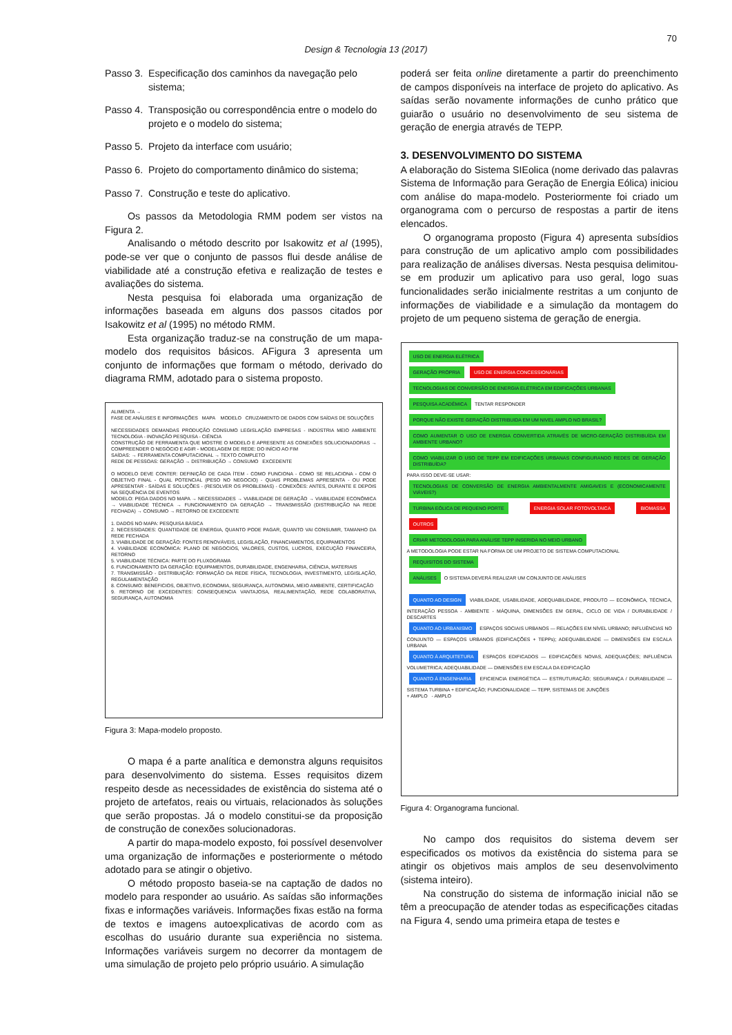70
Design & Tecnologia 13 (2017)
Passo 3. Especificação dos caminhos da navegação pelo sistema;
Passo 4. Transposição ou correspondência entre o modelo do projeto e o modelo do sistema;
Passo 5. Projeto da interface com usuário;
Passo 6. Projeto do comportamento dinâmico do sistema;
Passo 7. Construção e teste do aplicativo.
Os passos da Metodologia RMM podem ser vistos na Figura 2.
Analisando o método descrito por Isakowitz et al (1995), pode-se ver que o conjunto de passos flui desde análise de viabilidade até a construção efetiva e realização de testes e avaliações do sistema.
Nesta pesquisa foi elaborada uma organização de informações baseada em alguns dos passos citados por Isakowitz et al (1995) no método RMM.
Esta organização traduz-se na construção de um mapa-modelo dos requisitos básicos. AFigura 3 apresenta um conjunto de informações que formam o método, derivado do diagrama RMM, adotado para o sistema proposto.
ALIMENTA →
FASE DE ANÁLISES E INFORMAÇÕES MAPA MODELO CRUZAMENTO DE DADOS COM SAÍDAS DE SOLUÇÕES
NECESSIDADES DEMANDAS PRODUÇÃO CONSUMO LEGISLAÇÃO EMPRESAS - INDÚSTRIA MEIO AMBIENTE TECNOLOGIA - INOVAÇÃO PESQUISA - CIÊNCIA
CONSTRUÇÃO DE FERRAMENTA QUE MOSTRE O MODELO E APRESENTE AS CONEXÕES SOLUCIONADORAS → COMPREENDER O NEGÓCIO E AGIR - MODELAGEM DE REDE: DO INÍCIO AO FIM
SAÍDAS: → FERRAMENTA COMPUTACIONAL → TEXTO COMPLETO
REDE DE PESSOAS: GERAÇÃO → DISTRIBUIÇÃO → CONSUMO EXCEDENTE
O MODELO DEVE CONTER: DEFINIÇÃO DE CADA ÍTEM - COMO FUNCIONA - COMO SE RELACIONA - COM O OBJETIVO FINAL - QUAL POTENCIAL (PESO NO NEGOCIO) - QUAIS PROBLEMAS APRESENTA - OU PODE APRESENTAR - SAÍDAS E SOLUÇÕES - (RESOLVER OS PROBLEMAS) - CONEXÕES: ANTES, DURANTE E DEPOIS NA SEQUÊNCIA DE EVENTOS
MODELO: PEGA DADOS NO MAPA → NECESSIDADES → VIABILIDADE DE GERAÇÃO → VIABILIDADE ECONÔMICA → VIABILIDADE TÉCNICA → FUNCIONAMENTO DA GERAÇÃO → TRANSMISSÃO (DISTRIBUIÇÃO NA REDE FECHADA) → CONSUMO → RETORNO DE EXCEDENTE
1. DADOS NO MAPA: PESQUISA BÁSICA
2. NECESSIDADES: QUANTIDADE DE ENERGIA, QUANTO PODE PAGAR, QUANTO VAI CONSUMIR, TAMANHO DA REDE FECHADA
3. VIABILIDADE DE GERAÇÃO: FONTES RENOVÁVEIS, LEGISLAÇÃO, FINANCIAMENTOS, EQUIPAMENTOS
4. VIABILIDADE ECONÔMICA: PLANO DE NEGOCIOS, VALORES, CUSTOS, LUCROS, EXECUÇÃO FINANCEIRA, RETORNO
5. VIABILIDADE TÉCNICA: PARTE DO FLUXOGRAMA
6. FUNCIONAMENTO DA GERAÇÃO: EQUIPAMENTOS, DURABILIDADE, ENGENHARIA, CIÊNCIA, MATERIAIS
7. TRANSMISSÃO - DISTRIBUIÇÃO: FORMAÇÃO DA REDE FÍSICA, TECNOLOGIA, INVESTIMENTO, LEGISLAÇÃO, REGULAMENTAÇÃO
8. CONSUMO: BENEFICIOS, OBJETIVO, ECONOMIA, SEGURANÇA, AUTONOMIA, MEIO AMBIENTE, CERTIFICAÇÃO
9. RETORNO DE EXCEDENTES: CONSEQUENCIA VANTAJOSA, REALIMENTAÇÃO, REDE COLABORATIVA, SEGURANÇA, AUTONOMIA
Figura 3: Mapa-modelo proposto.
O mapa é a parte analítica e demonstra alguns requisitos para desenvolvimento do sistema. Esses requisitos dizem respeito desde as necessidades de existência do sistema até o projeto de artefatos, reais ou virtuais, relacionados às soluções que serão propostas. Já o modelo constitui-se da proposição de construção de conexões solucionadoras.
A partir do mapa-modelo exposto, foi possível desenvolver uma organização de informações e posteriormente o método adotado para se atingir o objetivo.
O método proposto baseia-se na captação de dados no modelo para responder ao usuário. As saídas são informações fixas e informações variáveis. Informações fixas estão na forma de textos e imagens autoexplicativas de acordo com as escolhas do usuário durante sua experiência no sistema. Informações variáveis surgem no decorrer da montagem de uma simulação de projeto pelo próprio usuário. A simulação
poderá ser feita online diretamente a partir do preenchimento de campos disponíveis na interface de projeto do aplicativo. As saídas serão novamente informações de cunho prático que guiarão o usuário no desenvolvimento de seu sistema de geração de energia através de TEPP.
3. DESENVOLVIMENTO DO SISTEMA
A elaboração do Sistema SIEolica (nome derivado das palavras Sistema de Informação para Geração de Energia Eólica) iniciou com análise do mapa-modelo. Posteriormente foi criado um organograma com o percurso de respostas a partir de itens elencados.
O organograma proposto (Figura 4) apresenta subsídios para construção de um aplicativo amplo com possibilidades para realização de análises diversas. Nesta pesquisa delimitou-se em produzir um aplicativo para uso geral, logo suas funcionalidades serão inicialmente restritas a um conjunto de informações de viabilidade e a simulação da montagem do projeto de um pequeno sistema de geração de energia.
USO DE ENERGIA ELÉTRICA
GERAÇÃO PRÓPRIA USO DE ENERGIA CONCESSIONÁRIAS
TECNOLOGIAS DE CONVERSÃO DE ENERGIA ELÉTRICA EM EDIFICAÇÕES URBANAS
PESQUISA ACADÊMICA TENTAR RESPONDER
PORQUE NÃO EXISTE GERAÇÃO DISTRIBUIDA EM UM NIVEL AMPLO NO BRASIL?
COMO AUMENTAR O USO DE ENERGIA CONVERTIDA ATRAVÉS DE MICRO-GERAÇÃO DISTRIBUÍDA EM AMBIENTE URBANO?
COMO VIABILIZAR O USO DE TEPP EM EDIFICAÇÕES URBANAS CONFIGURANDO REDES DE GERAÇÃO DISTRIBUÍDA?
PARA ISSO DEVE-SE USAR:
TECNOLOGIAS DE CONVERSÃO DE ENERGIA AMBIENTALMENTE AMIGAVEIS E (ECONOMICAMENTE VIÁVEIS?)
TURBINA EÓLICA DE PEQUENO PORTE ENERGIA SOLAR FOTOVOLTAICA BIOMASSA OUTROS
CRIAR METODOLOGIA PARA ANÁLISE TEPP INSERIDA NO MEIO URBANO
A METODOLOGIA PODE ESTAR NA FORMA DE UM PROJETO DE SISTEMA COMPUTACIONAL
REQUISITOS DO SISTEMA
ANÁLISES O SISTEMA DEVERÁ REALIZAR UM CONJUNTO DE ANÁLISES
QUANTO AO DESIGN VIABILIDADE, USABILIDADE, ADEQUABILIDADE, PRODUTO — ECONÔMICA, TÉCNICA, INTERAÇÃO PESSOA - AMBIENTE - MÁQUINA, DIMENSÕES EM GERAL, CICLO DE VIDA / DURABILIDADE / DESCARTES
QUANTO AO URBANISMO ESPAÇOS SOCIAIS URBANOS — RELAÇÕES EM NÍVEL URBANO; INFLUÊNCIAS NO CONJUNTO — ESPAÇOS URBANOS (EDIFICAÇÕES + TEPPs); ADEQUABILIDADE — DIMENSÕES EM ESCALA URBANA
QUANTO À ARQUITETURA ESPAÇOS EDIFICADOS — EDIFICAÇÕES NOVAS, ADEQUAÇÕES; INFLUÊNCIA VOLUMETRICA; ADEQUABILIDADE — DIMENSÕES EM ESCALA DA EDIFICAÇÃO
QUANTO À ENGENHARIA EFICIENCIA ENERGÉTICA — ESTRUTURAÇÃO; SEGURANÇA / DURABILIDADE — SISTEMA TURBINA + EDIFICAÇÃO; FUNCIONALIDADE — TEPP, SISTEMAS DE JUNÇÕES
+ AMPLO - AMPLO
Figura 4: Organograma funcional.
No campo dos requisitos do sistema devem ser especificados os motivos da existência do sistema para se atingir os objetivos mais amplos de seu desenvolvimento (sistema inteiro).
Na construção do sistema de informação inicial não se têm a preocupação de atender todas as especificações citadas na Figura 4, sendo uma primeira etapa de testes e